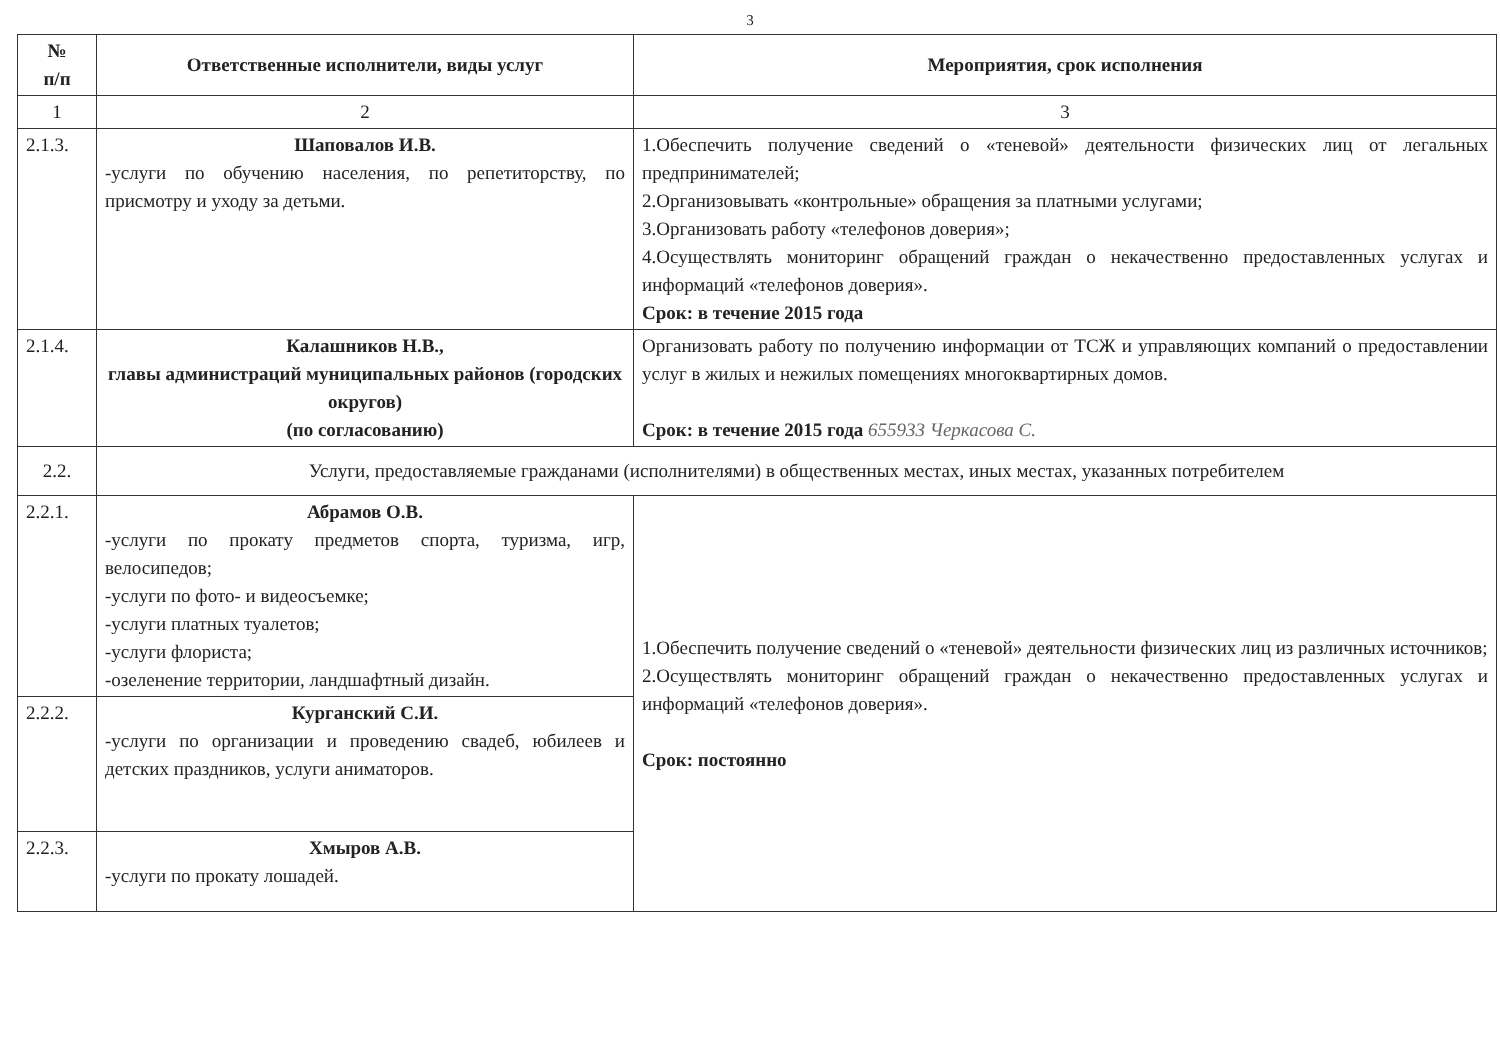3
| № п/п | Ответственные исполнители, виды услуг | Мероприятия, срок исполнения |
| --- | --- | --- |
| 1 | 2 | 3 |
| 2.1.3. | Шаповалов И.В. -услуги по обучению населения, по репетиторству, по присмотру и уходу за детьми. | 1.Обеспечить получение сведений о «теневой» деятельности физических лиц от легальных предпринимателей; 2.Организовывать «контрольные» обращения за платными услугами; 3.Организовать работу «телефонов доверия»; 4.Осуществлять мониторинг обращений граждан о некачественно предоставленных услугах и информаций «телефонов доверия». Срок: в течение 2015 года |
| 2.1.4. | Калашников Н.В., главы администраций муниципальных районов (городских округов) (по согласованию) | Организовать работу по получению информации от ТСЖ и управляющих компаний о предоставлении услуг в жилых и нежилых помещениях многоквартирных домов. Срок: в течение 2015 года 655933 Черкасова С. |
| 2.2. | Услуги, предоставляемые гражданами (исполнителями) в общественных местах, иных местах, указанных потребителем | |
| 2.2.1. | Абрамов О.В. -услуги по прокату предметов спорта, туризма, игр, велосипедов; -услуги по фото- и видеосъемке; -услуги платных туалетов; -услуги флориста; -озеленение территории, ландшафтный дизайн. | 1.Обеспечить получение сведений о «теневой» деятельности физических лиц из различных источников; 2.Осуществлять мониторинг обращений граждан о некачественно предоставленных услугах и информаций «телефонов доверия». Срок: постоянно |
| 2.2.2. | Курганский С.И. -услуги по организации и проведению свадеб, юбилеев и детских праздников, услуги аниматоров. | |
| 2.2.3. | Хмыров А.В. -услуги по прокату лошадей. | |